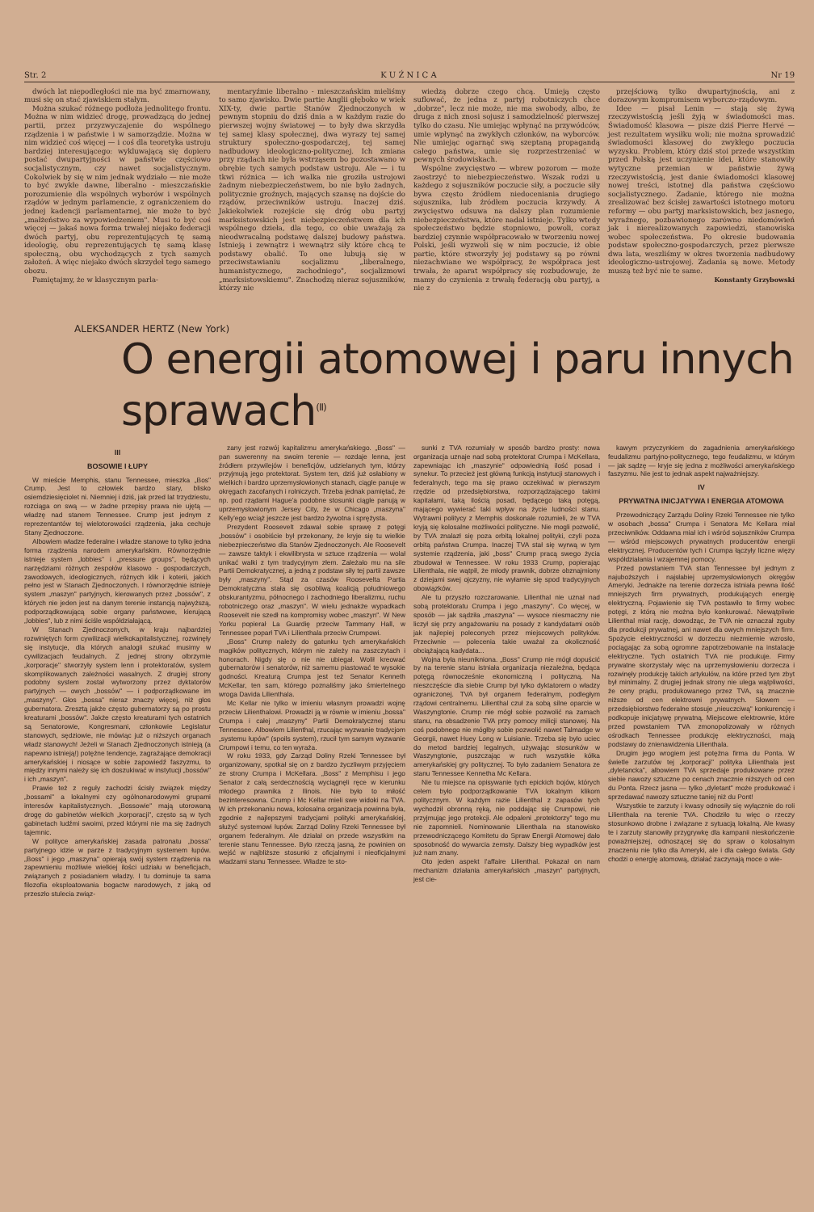Str. 2 K U Ź N I C A Nr 19
dwóch lat niepodległości nie ma być zmarnowany, musi się on stać zjawiskiem stałym.
Można szukać różnego podłoża jednolitego frontu. Można w nim widzieć drogę, prowadzącą do jednej partii, przez przyzwyczajenie do wspólnego rządzenia i w państwie i w samorządzie. Można w nim widzieć coś więcej — i coś dla teoretyka ustroju bardziej interesującego: wykluwającą się dopiero postać dwupartyjności w państwie częściowo socjalistycznym, czy nawet socjalistycznym. Cokolwiek by się w nim jednak wydziało — nie może to być zwykłe dawne, liberalno - mieszczańskie porozumienie dla wspólnych wyborów i wspólnych rządów w jednym parlamencie, z ograniczeniem do jednej kadencji parlamentarnej, nie może to być „małżeństwo za wypowiedzeniem". Musi to być coś więcej — jakaś nowa forma trwałej niejako federacji dwóch partyj, obu reprezentujących tę samą ideologię, obu reprezentujących tę samą klasę społeczną, obu wychodzących z tych samych założeń. A więc niejako dwóch skrzydeł tego samego obozu.
Pamiętajmy, że w klasycznym parla-
mentaryźmie liberalno - mieszczańskim mieliśmy to samo zjawisko. Dwie partie Anglii głęboko w wiek XIX-ty, dwie partie Stanów Zjednoczonych w pewnym stopniu do dziś dnia a w każdym razie do pierwszej wojny światowej — to były dwa skrzydła tej samej klasy społecznej, dwa wyrazy tej samej struktury społeczno-gospodarczej, tej samej nadbudowy ideologiczno-politycznej. Ich zmiana przy rządach nie była wstrząsem bo pozostawano w obrębie tych samych podstaw ustroju. Ale — i tu tkwi różnica — ich walka nie groziła ustrojowi żadnym niebezpieczeństwem, bo nie było żadnych, politycznie groźnych, mających szansę na dojście do rządów, przeciwników ustroju. Inaczej dziś. Jakiekolwiek rozejście się dróg obu partyj marksistowskich jest niebezpieczeństwem dla ich wspólnego dzieła, dla tego, co obie uważają za nieodwracalną podstawę dalszej budowy państwa. Istnieją i zewnątrz i wewnątrz siły które chcą te podstawy obalić. To one lubują się w przeciwstawianiu socjalizmu „liberalnego, humanistycznego, zachodniego", socjalizmowi „marksistowskiemu". Znachodzą nieraz sojuszników, którzy nie
wiedzą dobrze czego chcą. Umieją często suflować, że jedna z partyj robotniczych chce „dobrze", lecz nie może, nie ma swobody, albo, że druga z nich znosi sojusz i samodzielność pierwszej tylko do czasu. Nie umiejąc wpłynąć na przywódców, umie wpłynąć na zwykłych członków, na wyborców. Nie umiejąc ogarnąć swą szeptaną propagandą całego państwa, umie się rozprzestrzeniać w pewnych środowiskach.
Wspólne zwycięstwo — wbrew pozorom — może zaostrzyć to niebezpieczeństwo. Wszak rodzi u każdego z sojuszników poczucie siły, a poczucie siły bywa często źródłem niedoceniania drugiego sojusznika, lub źródłem poczucia krzywdy. A zwycięstwo odsuwa na dalszy plan rozumienie niebezpieczeństwa, które nadal istnieje. Tylko wtedy społeczeństwo będzie stopniowo, powoli, coraz bardziej czynnie współpracowało w tworzeniu nowej Polski, jeśli wyzwoli się w nim poczucie, iż obie partie, które stworzyły jej podstawy są po równi niezachwiane we współpracy, że współpraca jest trwała, że aparat współpracy się rozbudowuje, że mamy do czynienia z trwałą federacją obu partyj, a nie z
przejściową tylko dwupartyjnością, ani z dorazowym kompromisem wyborczo-rządowym.
Idee — pisał Lenin — stają się żywą rzeczywistością jeśli żyją w świadomości mas. Świadomość klasowa — pisze dziś Pierre Hervé — jest rezultatem wysiłku woli; nie można sprowadzić świadomości klasowej do zwykłego poczucia wyzysku. Problem, który dziś stoi przede wszystkim przed Polską jest uczynienie idei, które stanowiły wytyczne przemian w państwie żywą rzeczywistością, jest danie świadomości klasowej nowej treści, istotnej dla państwa częściowo socjalistycznego. Zadanie, którego nie można zrealizować bez ścisłej zawartości istotnego motoru reformy — obu partyj marksistowskich, bez jasnego, wyraźnego, pozbawionego zarówno niedomówień jak i nierealizowanych zapowiedzi, stanowiska wobec społeczeństwa. Po okresie budowania podstaw społeczno-gospodarczych, przez pierwsze dwa lata, weszliśmy w okres tworzenia nadbudowy ideologiczno-ustrojowej. Zadania są nowe. Metody muszą też być nie te same.
Konstanty Grzybowski
ALEKSANDER HERTZ (New York)
O energii atomowej i paru innych sprawach<sup>(II)</sup>
III
BOSOWIE I ŁUPY
W mieście Memphis, stanu Tennessee, mieszka „Bos" Crump. Jest to człowiek bardzo stary, blisko osiemdziesięciolet ni. Niemniej i dziś, jak przed lat trzydziestu, rozciąga on swą — w żadne przepisy prawa nie ujętą — władzę nad stanem Tennessee. Crump jest jednym z reprezentantów tej wielotorowości rządzenia, jaka cechuje Stany Zjednoczone.
Albowiem władze federalne i władze stanowe to tylko jedna forma rządzenia narodem amerykańskim. Równorzędnie istnieje system „lobbies" i „pressure groups", będących narzędziami różnych zespołów klasowo - gospodarczych, zawodowych, ideologicznych, różnych klik i koterii, jakich pełno jest w Stanach Zjednoczonych. I równorzędnie istnieje system „maszyn" partyjnych, kierowanych przez „bossów", z których nie jeden jest na danym terenie instancją najwyższą, podporządkowującą sobie organy państwowe, kierującą „lobbies", lub z nimi ściśle współdziałającą.
W Stanach Zjednoczonych, w kraju najbardziej rozwiniętych form cywilizacji wielkokapitalistycznej, rozwinęły się instytucje, dla których analogii szukać musimy w cywilizacjach feudalnych. Z jednej strony olbrzymie „korporacje" stworzyły system lenn i protektoratów, system skomplikowanych zależności wasalnych. Z drugiej strony podobny system został wytworzony przez dyktatorów partyjnych — owych „bossów" — i podporządkowane im „maszyny". Głos „bossa" nieraz znaczy więcej, niż głos gubernatora. Zresztą jakże często gubernatorzy są po prostu kreaturami „bossów". Jakże często kreaturami tych ostatnich są Senatorowie, Kongresmani, członkowie Legislatur stanowych, sędziowie, nie mówiąc już o niższych organach władz stanowych! Jeżeli w Stanach Zjednoczonych istnieją (a napewno istnieją!) potężne tendencje, zagrażające demokracji amerykańskiej i niosące w sobie zapowiedź faszyzmu, to między innymi należy się ich doszukiwać w instytucji „bossów" i ich „maszyn".
Prawie też z reguły zachodzi ścisły związek między „bossami" a lokalnymi czy ogólnonarodowymi grupami interesów kapitalistycznych. „Bossowie" mają utorowaną drogę do gabinetów wielkich „korporacji", często są w tych gabinetach ludźmi swoimi, przed którymi nie ma się żadnych tajemnic.
W polityce amerykańskiej zasada patronatu „bossa" partyjnego idzie w parze z tradycyjnym systemem łupów. „Boss" i jego „maszyna" opierają swój system rządzenia na zapewnieniu możliwie wielkiej ilości udziału w beneficjach, związanych z posiadaniem władzy. I tu dominuje ta sama filozofia eksploatowania bogactw narodowych, z jaką od przeszło stulecia związ-
zany jest rozwój kapitalizmu amerykańskiego. „Boss" — pan suwerenny na swoim terenie — rozdaje lenna, jest źródłem przywilejów i beneficjów, udzielanych tym, którzy przyjmują jego protektorat. System ten, dziś już osłabiony w wielkich i bardzo uprzemysłowionych stanach, ciągle panuje w okręgach zacofanych i rolniczych. Trzeba jednak pamiętać, że np. pod rządami Hague'a podobne stosunki ciągle panują w uprzemysłowionym Jersey City, że w Chicago „maszyna" Kelly'ego wciąż jeszcze jest bardzo żywotna i sprężysta.
Prezydent Roosevelt zdawał sobie sprawę z potęgi „bossów" i osobiście był przekonany, że kryje się tu wielkie niebezpieczeństwo dla Stanów Zjednoczonych. Ale Roosevelt — zawsze taktyk i ekwilibrysta w sztuce rządzenia — wolał unikać walki z tym tradycyjnym złem. Zależało mu na sile Partii Demokratycznej, a jedną z podstaw siły tej partii zawsze były „maszyny". Stąd za czasów Roosevelta Partia Demokratyczna stała się osobliwą koalicją południowego obskurantyzmu, północnego i zachodniego liberalizmu, ruchu robotniczego oraz „maszyn". W wielu jednakże wypadkach Roosevelt nie szedł na kompromisy wobec „maszyn". W New Yorku popierał La Guardię przeciw Tammany Hall, w Tennessee poparł TVA i Lilienthala przeciw Crumpowi.
„Boss" Crump należy do gatunku tych amerykańskich magików politycznych, którym nie zależy na zaszczytach i honorach. Nigdy się o nie nie ubiegał. Wolił kreować gubernatorów i senatorów, niż samemu piastować te wysokie godności. Kreaturą Crumpa jest też Senator Kenneth McKellar, ten sam, którego poznaliśmy jako śmiertelnego wroga Davida Lilienthala.
Mc Kellar nie tylko w imieniu własnym prowadzi wojnę przeciw Lilienthalowi. Prowadzi ją w równie w imieniu „bossa" Crumpa i całej „maszyny" Partii Demokratycznej stanu Tennessee. Albowiem Lilienthal, rzucając wyzwanie tradycjom „systemu łupów" (spoils system), rzucił tym samym wyzwanie Crumpowi i temu, co ten wyraża.
W roku 1933, gdy Zarząd Doliny Rzeki Tennessee był organizowany, spotkał się on z bardzo życzliwym przyjęciem ze strony Crumpa i McKellara. „Boss" z Memphisu i jego Senator z całą serdecznością wyciągnęli ręce w kierunku młodego prawnika z Ilinois. Nie było to miłość bezinteresowna. Crump i Mc Kellar mieli swe widoki na TVA. W ich przekonaniu nowa, kolosalna organizacja powinna była, zgodnie z najlepszymi tradycjami polityki amerykańskiej, służyć systemowi łupów. Zarząd Doliny Rzeki Tennessee był organem federalnym. Ale działał on przede wszystkim na terenie stanu Tennessee. Było rzeczą jasną, że powinien on wejść w najbliższe stosunki z oficjalnymi i nieoficjalnymi władzami stanu Tennessee. Władze te sto-
sunki z TVA rozumiały w sposób bardzo prosty: nowa organizacja uznaje nad sobą protektorat Crumpa i McKellara, zapewniając ich „maszynie" odpowiednią ilość posad i synekur. To przecież jest główną funkcją instytucji stanowych i federalnych, tego ma się prawo oczekiwać w pierwszym rzędzie od przedsiębiorstwa, rozporządzającego takimi kapitałami, taką ilością posad, będącego taką potęgą, mającego wywierać taki wpływ na życie ludności stanu. Wytrawni politycy z Memphis doskonale rozumieli, że w TVA kryją się kolosalne możliwości polityczne. Nie mogli pozwolić, by TVA znalazł się poza orbitą lokalnej polityki, czyli poza orbitą państwa Crumpa. Inaczej TVA stał się wyrwą w tym systemie rządzenia, jaki „boss" Crump pracą swego życia zbudował w Tennessee. W roku 1933 Crump, popierając Lilienthala, nie wątpił, że młody prawnik, dobrze obznajmiony z dziejami swej ojczyzny, nie wyłamie się spod tradycyjnych obowiązków.
Ale tu przyszło rozczarowanie. Lilienthal nie uznał nad sobą protektoratu Crumpa i jego „maszyny". Co więcej, w sposób — jak sądziła „maszyna" — wysoce niesmaczny nie liczył się przy angażowaniu na posady z kandydatami osób jak najlepiej poleconych przez miejscowych polityków. Przeciwnie — polecenia takie uważał za okoliczność obciążającą kadydata...
Wojna była nieunikniona. „Boss" Crump nie mógł dopuścić by na terenie stanu istniała organizacja niezależna, będąca potęgą równocześnie ekonomiczną i polityczną. Na nieszczęście dla siebie Crump był tylko dyktatorem o władzy ograniczonej. TVA był organem federalnym, podległym rządowi centralnemu. Lilienthal czuł za sobą silne oparcie w Waszyngtonie. Crump nie mógł sobie pozwolić na zamach stanu, na obsadzenie TVA przy pomocy milicji stanowej. Na coś podobnego nie mógłby sobie pozwolić nawet Talmadge w Georgii, nawet Huey Long w Luisianie. Trzeba się było uciec do metod bardziej legalnych, używając stosunków w Waszyngtonie, puszczając w ruch wszystkie kółka amerykańskiej gry politycznej. To było zadaniem Senatora ze stanu Tennessee Kennetha Mc Kellara.
Nie tu miejsce na opisywanie tych epickich bojów, których celem było podporządkowanie TVA lokalnym klikom politycznym. W każdym razie Lilienthal z zapasów tych wychodził obronną ręką, nie poddając się Crumpowi, nie przyjmując jego protekcji. Ale odpaleni „protektorzy" tego mu nie zapomnieli. Nominowanie Lilienthala na stanowisko przewodniczącego Komitetu do Spraw Energii Atomowej dało sposobność do wywarcia zemsty. Dalszy bieg wypadków jest już nam znany.
Oto jeden aspekt l'affaire Lilienthal. Pokazał on nam mechanizm działania amerykańskich „maszyn" partyjnych, jest cie-
kawym przyczynkiem do zagadnienia amerykańskiego feudalizmu partyjno-politycznego, tego feudalizmu, w którym — jak sądzę — kryje się jedna z możliwości amerykańskiego faszyzmu. Nie jest to jednak aspekt najważniejszy.
IV
PRYWATNA INICJATYWA I ENERGIA ATOMOWA
Przewodniczący Zarządu Doliny Rzeki Tennessee nie tylko w osobach „bossa" Crumpa i Senatora Mc Kellara miał przeciwników. Oddawna miał ich i wśród sojuszników Crumpa — wśród miejscowych prywatnych producentów energii elektrycznej. Producentów tych i Crumpa łączyły liczne więzy współdziałania i wzajemnej pomocy.
Przed powstaniem TVA stan Tennessee był jednym z najuboższych i najsłabiej uprzemysłowionych okręgów Ameryki. Jednakże na terenie dorzecza istniała pewna ilość mniejszych firm prywatnych, produkujących energię elektryczną. Pojawienie się TVA postawiło te firmy wobec potęgi, z którą nie można było konkurować. Niewątpliwie Lilienthal miał rację, dowodząc, że TVA nie oznaczał zguby dla produkcji prywatnej, ani nawet dla owych mniejszych firm. Spożycie elektryczności w dorzeczu niezmiernie wzrosło, pociągając za sobą ogromne zapotrzebowanie na instalacje elektryczne. Tych ostatnich TVA nie produkuje. Firmy prywatne skorzystały więc na uprzemysłowieniu dorzecza i rozwinęły produkcję takich artykułów, na które przed tym zbyt był minimalny. Z drugiej jednak strony nie ulega wątpliwości, że ceny prądu, produkowanego przez TVA, są znacznie niższe od cen elektrowni prywatnych. Słowem — przedsiębiorstwo federalne stosuje „nieuczciwą" konkurencję i podkopuje inicjatywę prywatną. Miejscowe elektrownie, które przed powstaniem TVA zmonopolizowały w różnych ośrodkach Tennessee produkcję elektryczności, mają podstawy do znienawidzenia Lilienthala.
Drugim jego wrogiem jest potężna firma du Ponta. W świetle zarzutów tej „korporacji" polityka Lilienthala jest „dyletancka", albowiem TVA sprzedaje produkowane przez siebie nawozy sztuczne po cenach znacznie niższych od cen du Ponta. Rzecz jasna — tylko „dyletant" może produkować i sprzedawać nawozy sztuczne taniej niż du Pont!
Wszystkie te zarzuty i kwasy odnosiły się wyłącznie do roli Lilienthala na terenie TVA. Chodziło tu więc o rzeczy stosunkowo drobne i związane z sytuacją lokalną. Ale kwasy te i zarzuty stanowiły przygrywkę dla kampanii nieskończenie poważniejszej, odnoszącej się do spraw o kolosalnym znaczeniu nie tylko dla Ameryki, ale i dla całego świata. Gdy chodzi o energię atomową, działać zaczynają moce o wie-